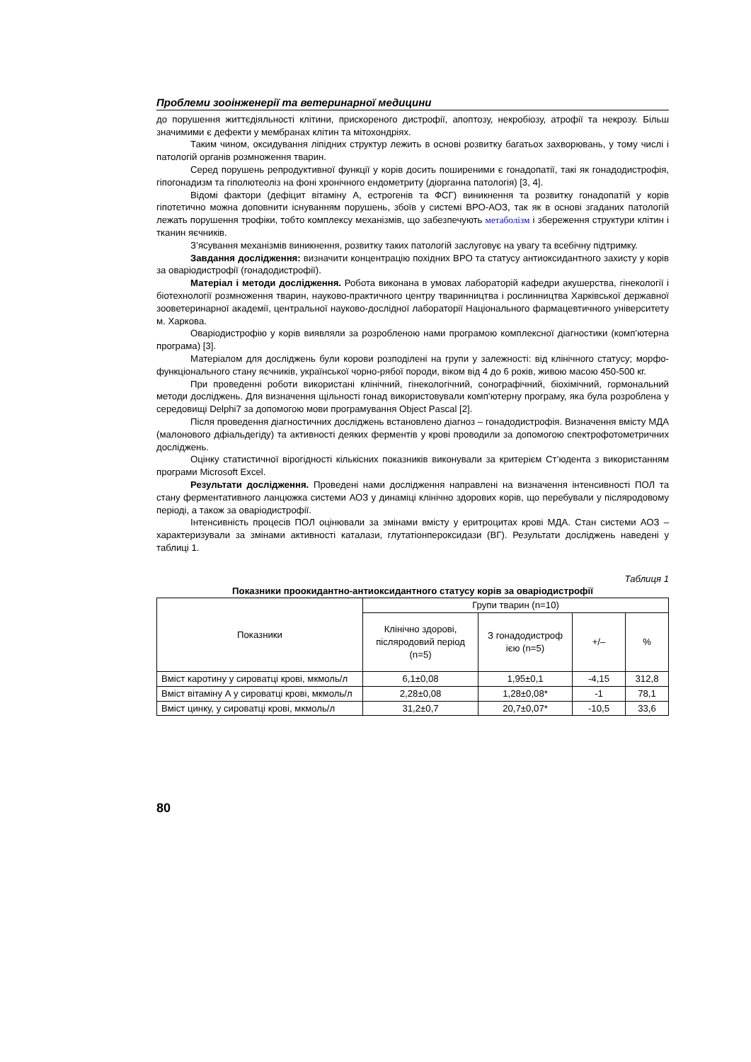Проблеми зооінженерії та ветеринарної медицини
до порушення життєдіяльності клітини, прискореного дистрофії, апоптозу, некробіозу, атрофії та некрозу. Більш значимими є дефекти у мембранах клітин та мітохондріях.
Таким чином, оксидування ліпідних структур лежить в основі розвитку багатьох захворювань, у тому числі і патологій органів розмноження тварин.
Серед порушень репродуктивної функції у корів досить поширеними є гонадопатії, такі як гонадодистрофія, гіпогонадизм та гіполютеоліз на фоні хронічного ендометриту (діорганна патологія) [3, 4].
Відомі фактори (дефіцит вітаміну А, естрогенів та ФСГ) виникнення та розвитку гонадопатій у корів гіпотетично можна доповнити існуванням порушень, збоїв у системі ВРО-АОЗ, так як в основі згаданих патологій лежать порушення трофіки, тобто комплексу механізмів, що забезпечують метаболізм і збереження структури клітин і тканин яєчників.
З’ясування механізмів виникнення, розвитку таких патологій заслуговує на увагу та всебічну підтримку.
Завдання дослідження: визначити концентрацію похідних ВРО та статусу антиоксидантного захисту у корів за оваріодистрофії (гонадодистрофії).
Матеріал і методи дослідження. Робота виконана в умовах лабораторій кафедри акушерства, гінекології і біотехнології розмноження тварин, науково-практичного центру тваринництва і рослинництва Харківської державної зооветеринарної академії, центральної науково-дослідної лабораторії Національного фармацевтичного університету м. Харкова.
Оваріодистрофію у корів виявляли за розробленою нами програмою комплексної діагностики (комп’ютерна програма) [3].
Матеріалом для досліджень були корови розподілені на групи у залежності: від клінічного статусу; морфо-функціонального стану яєчників, української чорно-рябої породи, віком від 4 до 6 років, живою масою 450-500 кг.
При проведенні роботи використані клінічний, гінекологічний, сонографічний, біохімічний, гормональний методи досліджень. Для визначення щільності гонад використовували комп’ютерну програму, яка була розроблена у середовищі Delphi7 за допомогою мови програмування Object Pascal [2].
Після проведення діагностичних досліджень встановлено діагноз – гонадодистрофія. Визначення вмісту МДА (малонового дфіальдегіду) та активності деяких ферментів у крові проводили за допомогою спектрофотометричних досліджень.
Оцінку статистичної вірогідності кількісних показників виконували за критерієм Ст’юдента з використанням програми Microsoft Excel.
Результати дослідження. Проведені нами дослідження направлені на визначення інтенсивності ПОЛ та стану ферментативного ланцюжка системи АОЗ у динаміці клінічно здорових корів, що перебували у післяродовому періоді, а також за оваріодистрофії.
Інтенсивність процесів ПОЛ оцінювали за змінами вмісту у еритроцитах крові МДА. Стан системи АОЗ – характеризували за змінами активності каталази, глутатіонпероксидази (ВГ). Результати досліджень наведені у таблиці 1.
Таблиця 1
Показники проокидантно-антиоксидантного статусу корів за оваріодистрофії
| Показники | Групи тварин (n=10) | | | |
| --- | --- | --- | --- | --- |
| | Клінічно здорові, післяродовий період (n=5) | З гонадодистроф ією (n=5) | +/– | % |
| Вміст каротину у сироватці крові, мкмоль/л | 6,1±0,08 | 1,95±0,1 | -4,15 | 312,8 |
| Вміст вітаміну А у сироватці крові, мкмоль/л | 2,28±0,08 | 1,28±0,08* | -1 | 78,1 |
| Вміст цинку, у сироватці крові, мкмоль/л | 31,2±0,7 | 20,7±0,07* | -10,5 | 33,6 |
80